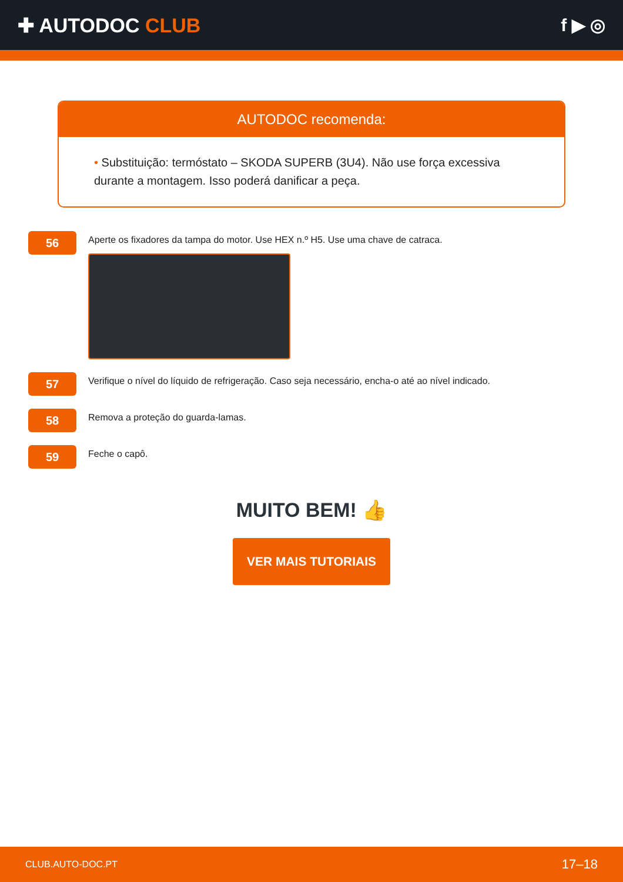✚ AUTODOC CLUB f ▶ ◎
AUTODOC recomenda:
• Substituição: termóstato – SKODA SUPERB (3U4). Não use força excessiva durante a montagem. Isso poderá danificar a peça.
56
Aperte os fixadores da tampa do motor. Use HEX n.º H5. Use uma chave de catraca.
57
Verifique o nível do líquido de refrigeração. Caso seja necessário, encha-o até ao nível indicado.
58
Remova a proteção do guarda-lamas.
59
Feche o capô.
MUITO BEM! 👍
VER MAIS TUTORIAIS
CLUB.AUTO-DOC.PT 17–18